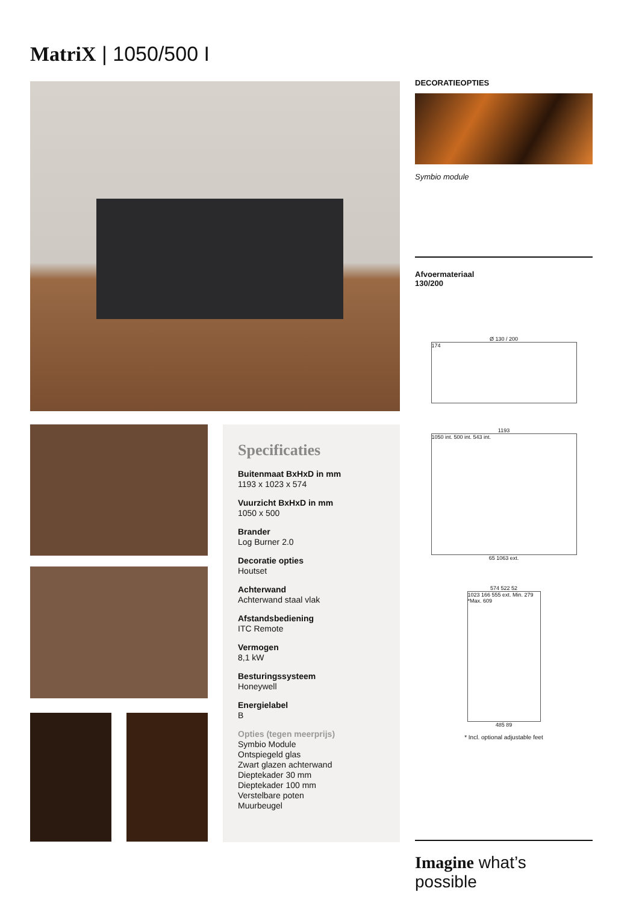MatriX | 1050/500 I
Specificaties
Buitenmaat BxHxD in mm
1193 x 1023 x 574
Vuurzicht BxHxD in mm
1050 x 500
Brander
Log Burner 2.0
Decoratie opties
Houtset
Achterwand
Achterwand staal vlak
Afstandsbediening
ITC Remote
Vermogen
8,1 kW
Besturingssysteem
Honeywell
Energielabel
B
Opties (tegen meerprijs)
Symbio Module
Ontspiegeld glas
Zwart glazen achterwand
Dieptekader 30 mm
Dieptekader 100 mm
Verstelbare poten
Muurbeugel
DECORATIEOPTIES
Symbio module
Afvoermateriaal
130/200
Ø 130 / 200
174
1193
1050 int. 500 int. 543 int.
65 1063 ext.
574 522 52
1023 166 555 ext. Min. 279 *Max. 609
485 89
* Incl. optional adjustable feet
Imagine what’s possible